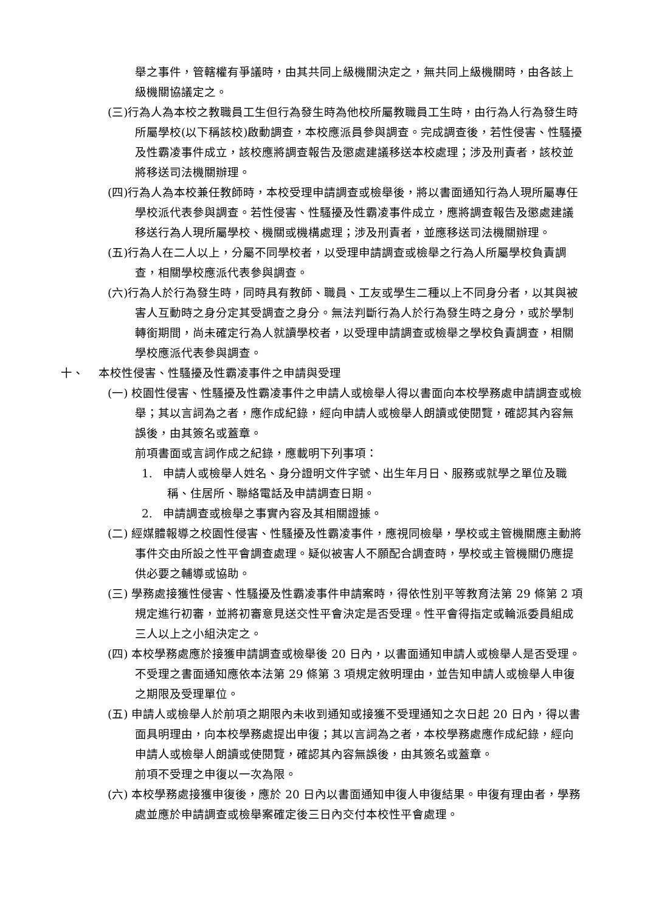舉之事件，管轄權有爭議時，由其共同上級機關決定之，無共同上級機關時，由各該上級機關協議定之。
(三)行為人為本校之教職員工生但行為發生時為他校所屬教職員工生時，由行為人行為發生時所屬學校(以下稱該校)啟動調查，本校應派員參與調查。完成調查後，若性侵害、性騷擾及性霸凌事件成立，該校應將調查報告及懲處建議移送本校處理；涉及刑責者，該校並將移送司法機關辦理。
(四)行為人為本校兼任教師時，本校受理申請調查或檢舉後，將以書面通知行為人現所屬專任學校派代表參與調查。若性侵害、性騷擾及性霸凌事件成立，應將調查報告及懲處建議移送行為人現所屬學校、機關或機構處理；涉及刑責者，並應移送司法機關辦理。
(五)行為人在二人以上，分屬不同學校者，以受理申請調查或檢舉之行為人所屬學校負責調查，相關學校應派代表參與調查。
(六)行為人於行為發生時，同時具有教師、職員、工友或學生二種以上不同身分者，以其與被害人互動時之身分定其受調查之身分。無法判斷行為人於行為發生時之身分，或於學制轉銜期間，尚未確定行為人就讀學校者，以受理申請調查或檢舉之學校負責調查，相關學校應派代表參與調查。
十、 本校性侵害、性騷擾及性霸凌事件之申請與受理
(一) 校園性侵害、性騷擾及性霸凌事件之申請人或檢舉人得以書面向本校學務處申請調查或檢舉；其以言詞為之者，應作成紀錄，經向申請人或檢舉人朗讀或使閱覽，確認其內容無誤後，由其簽名或蓋章。
前項書面或言詞作成之紀錄，應載明下列事項：
1. 申請人或檢舉人姓名、身分證明文件字號、出生年月日、服務或就學之單位及職稱、住居所、聯絡電話及申請調查日期。
2. 申請調查或檢舉之事實內容及其相關證據。
(二) 經媒體報導之校園性侵害、性騷擾及性霸凌事件，應視同檢舉，學校或主管機關應主動將事件交由所設之性平會調查處理。疑似被害人不願配合調查時，學校或主管機關仍應提供必要之輔導或協助。
(三) 學務處接獲性侵害、性騷擾及性霸凌事件申請案時，得依性別平等教育法第 29 條第 2 項規定進行初審，並將初審意見送交性平會決定是否受理。性平會得指定或輪派委員組成三人以上之小組決定之。
(四) 本校學務處應於接獲申請調查或檢舉後 20 日內，以書面通知申請人或檢舉人是否受理。不受理之書面通知應依本法第 29 條第 3 項規定敘明理由，並告知申請人或檢舉人申復之期限及受理單位。
(五) 申請人或檢舉人於前項之期限內未收到通知或接獲不受理通知之次日起 20 日內，得以書面具明理由，向本校學務處提出申復；其以言詞為之者，本校學務處應作成紀錄，經向申請人或檢舉人朗讀或使閱覽，確認其內容無誤後，由其簽名或蓋章。
前項不受理之申復以一次為限。
(六) 本校學務處接獲申復後，應於 20 日內以書面通知申復人申復結果。申復有理由者，學務處並應於申請調查或檢舉案確定後三日內交付本校性平會處理。